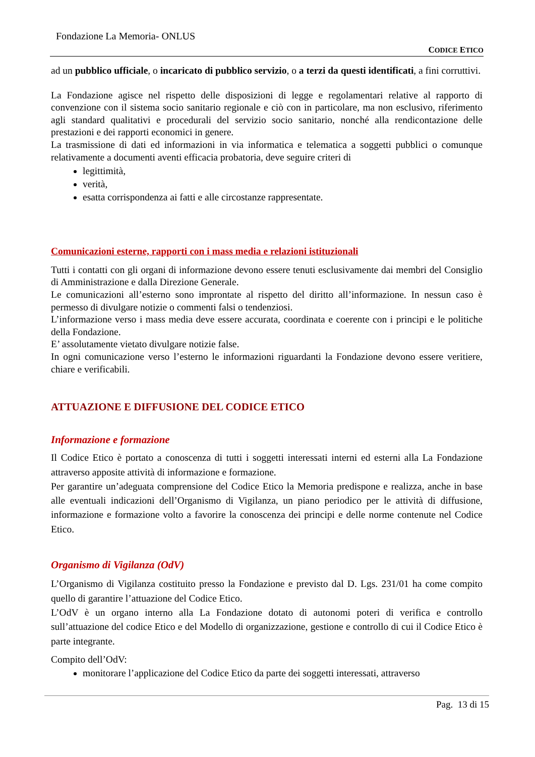Fondazione La Memoria- ONLUS
CODICE ETICO
ad un pubblico ufficiale, o incaricato di pubblico servizio, o a terzi da questi identificati, a fini corruttivi.
La Fondazione agisce nel rispetto delle disposizioni di legge e regolamentari relative al rapporto di convenzione con il sistema socio sanitario regionale e ciò con in particolare, ma non esclusivo, riferimento agli standard qualitativi e procedurali del servizio socio sanitario, nonché alla rendicontazione delle prestazioni e dei rapporti economici in genere.
La trasmissione di dati ed informazioni in via informatica e telematica a soggetti pubblici o comunque relativamente a documenti aventi efficacia probatoria, deve seguire criteri di
legittimità,
verità,
esatta corrispondenza ai fatti e alle circostanze rappresentate.
Comunicazioni esterne, rapporti con i mass media e relazioni istituzionali
Tutti i contatti con gli organi di informazione devono essere tenuti esclusivamente dai membri del Consiglio di Amministrazione e dalla Direzione Generale.
Le comunicazioni all’esterno sono improntate al rispetto del diritto all’informazione. In nessun caso è permesso di divulgare notizie o commenti falsi o tendenziosi.
L’informazione verso i mass media deve essere accurata, coordinata e coerente con i principi e le politiche della Fondazione.
E’ assolutamente vietato divulgare notizie false.
In ogni comunicazione verso l’esterno le informazioni riguardanti la Fondazione devono essere veritiere, chiare e verificabili.
ATTUAZIONE E DIFFUSIONE DEL CODICE ETICO
Informazione e formazione
Il Codice Etico è portato a conoscenza di tutti i soggetti interessati interni ed esterni alla La Fondazione attraverso apposite attività di informazione e formazione.
Per garantire un’adeguata comprensione del Codice Etico la Memoria predispone e realizza, anche in base alle eventuali indicazioni dell’Organismo di Vigilanza, un piano periodico per le attività di diffusione, informazione e formazione volto a favorire la conoscenza dei principi e delle norme contenute nel Codice Etico.
Organismo di Vigilanza (OdV)
L’Organismo di Vigilanza costituito presso la Fondazione e previsto dal D. Lgs. 231/01 ha come compito quello di garantire l’attuazione del Codice Etico.
L’OdV è un organo interno alla La Fondazione dotato di autonomi poteri di verifica e controllo sull’attuazione del codice Etico e del Modello di organizzazione, gestione e controllo di cui il Codice Etico è parte integrante.
Compito dell’OdV:
monitorare l’applicazione del Codice Etico da parte dei soggetti interessati, attraverso
Pag. 13 di 15